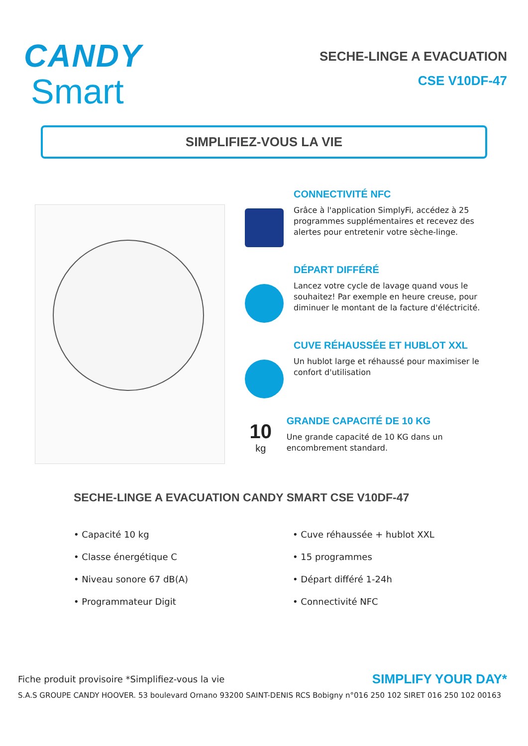CANDY
Smart
SECHE-LINGE A EVACUATION
CSE V10DF-47
SIMPLIFIEZ-VOUS LA VIE
CONNECTIVITÉ NFC
Grâce à l'application SimplyFi, accédez à 25 programmes supplémentaires et recevez des alertes pour entretenir votre sèche-linge.
DÉPART DIFFÉRÉ
Lancez votre cycle de lavage quand vous le souhaitez! Par exemple en heure creuse, pour diminuer le montant de la facture d'éléctricité.
CUVE RÉHAUSSÉE ET HUBLOT XXL
Un hublot large et réhaussé pour maximiser le confort d'utilisation
10
kg
GRANDE CAPACITÉ DE 10 KG
Une grande capacité de 10 KG dans un encombrement standard.
SECHE-LINGE A EVACUATION CANDY SMART CSE V10DF-47
• Capacité 10 kg
• Cuve réhaussée + hublot XXL
• Classe énergétique C
• 15 programmes
• Niveau sonore 67 dB(A)
• Départ différé 1-24h
• Programmateur Digit
• Connectivité NFC
Fiche produit provisoire *Simplifiez-vous la vie SIMPLIFY YOUR DAY*
S.A.S GROUPE CANDY HOOVER. 53 boulevard Ornano 93200 SAINT-DENIS RCS Bobigny n°016 250 102 SIRET 016 250 102 00163